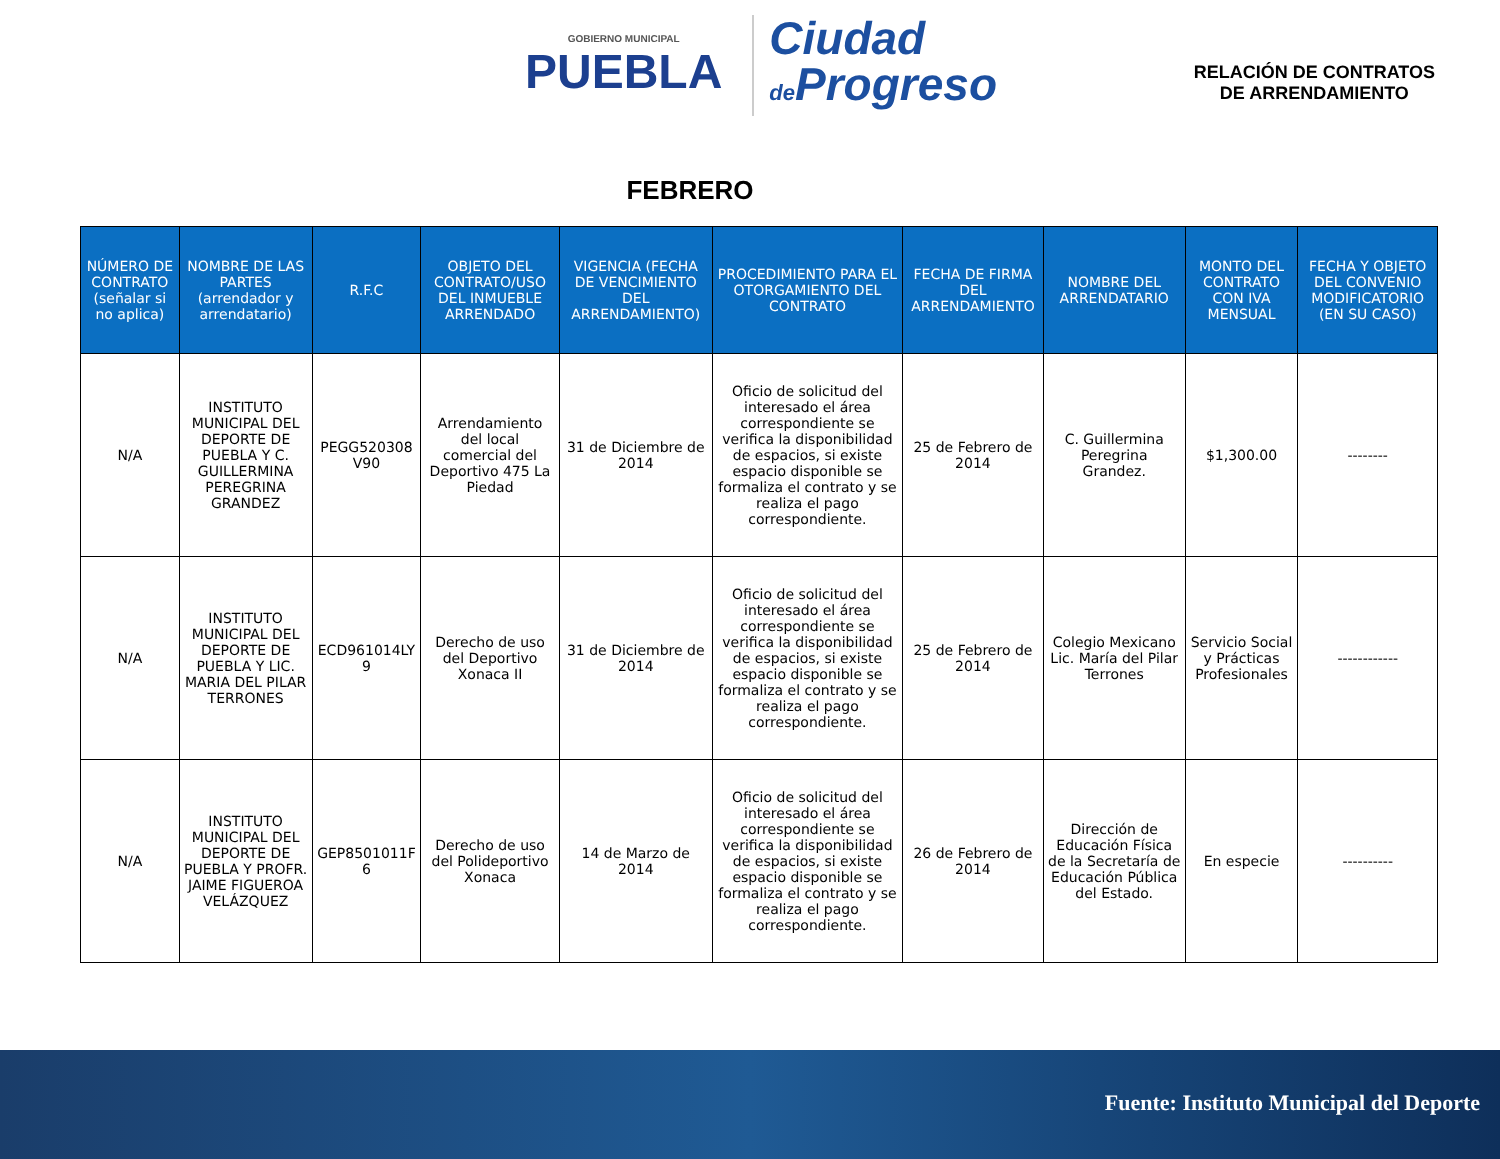GOBIERNO MUNICIPAL
PUEBLA
Ciudad
de Progreso
RELACIÓN DE CONTRATOS
DE ARRENDAMIENTO
FEBRERO
| NÚMERO DE CONTRATO (señalar si no aplica) | NOMBRE DE LAS PARTES (arrendador y arrendatario) | R.F.C | OBJETO DEL CONTRATO/USO DEL INMUEBLE ARRENDADO | VIGENCIA (FECHA DE VENCIMIENTO DEL ARRENDAMIENTO) | PROCEDIMIENTO PARA EL OTORGAMIENTO DEL CONTRATO | FECHA DE FIRMA DEL ARRENDAMIENTO | NOMBRE DEL ARRENDATARIO | MONTO DEL CONTRATO CON IVA MENSUAL | FECHA Y OBJETO DEL CONVENIO MODIFICATORIO (EN SU CASO) |
| --- | --- | --- | --- | --- | --- | --- | --- | --- | --- |
| N/A | INSTITUTO MUNICIPAL DEL DEPORTE DE PUEBLA Y C. GUILLERMINA PEREGRINA GRANDEZ | PEGG520308 V90 | Arrendamiento del local comercial del Deportivo 475 La Piedad | 31 de Diciembre de 2014 | Oficio de solicitud del interesado el área correspondiente se verifica la disponibilidad de espacios, si existe espacio disponible se formaliza el contrato y se realiza el pago correspondiente. | 25 de Febrero de 2014 | C. Guillermina Peregrina Grandez. | $1,300.00 | -------- |
| N/A | INSTITUTO MUNICIPAL DEL DEPORTE DE PUEBLA Y LIC. MARIA DEL PILAR TERRONES | ECD961014LY 9 | Derecho de uso del Deportivo Xonaca II | 31 de Diciembre de 2014 | Oficio de solicitud del interesado el área correspondiente se verifica la disponibilidad de espacios, si existe espacio disponible se formaliza el contrato y se realiza el pago correspondiente. | 25 de Febrero de 2014 | Colegio Mexicano Lic. María del Pilar Terrones | Servicio Social y Prácticas Profesionales | ------------ |
| N/A | INSTITUTO MUNICIPAL DEL DEPORTE DE PUEBLA Y PROFR. JAIME FIGUEROA VELÁZQUEZ | GEP8501011F 6 | Derecho de uso del Polideportivo Xonaca | 14 de Marzo de 2014 | Oficio de solicitud del interesado el área correspondiente se verifica la disponibilidad de espacios, si existe espacio disponible se formaliza el contrato y se realiza el pago correspondiente. | 26 de Febrero de 2014 | Dirección de Educación Física de la Secretaría de Educación Pública del Estado. | En especie | ---------- |
Fuente: Instituto Municipal del Deporte